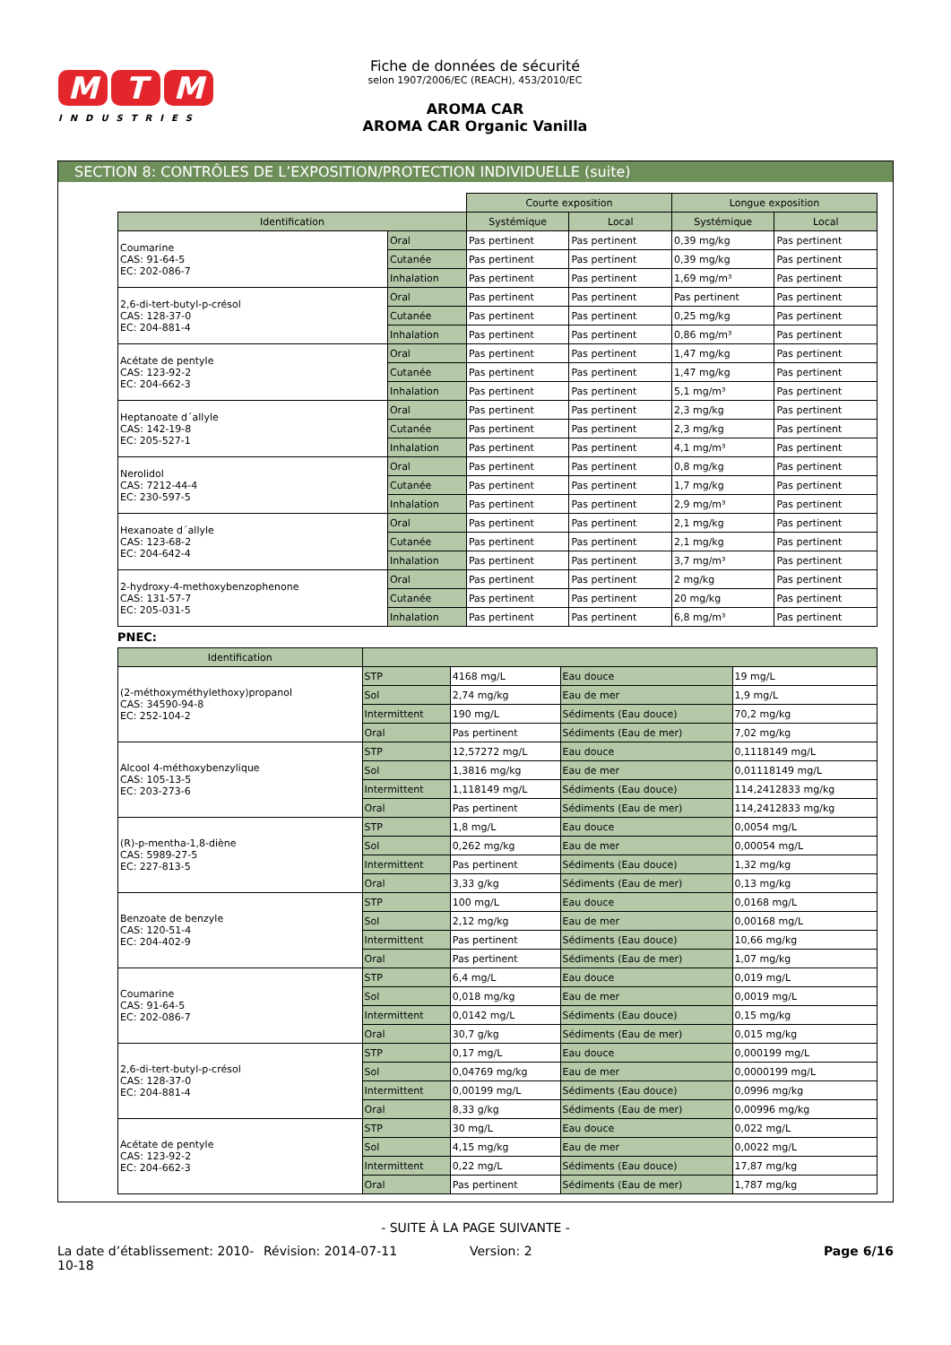M T M
INDUSTRIES
Fiche de données de sécurité
selon 1907/2006/EC (REACH), 453/2010/EC
AROMA CAR
AROMA CAR Organic Vanilla
SECTION 8: CONTRÔLES DE L’EXPOSITION/PROTECTION INDIVIDUELLE (suite)
| | | Courte exposition | | Longue exposition | |
| Identification | | Systémique | Local | Systémique | Local |
| Coumarine CAS: 91-64-5 EC: 202-086-7 | Oral | Pas pertinent | Pas pertinent | 0,39 mg/kg | Pas pertinent |
| | Cutanée | Pas pertinent | Pas pertinent | 0,39 mg/kg | Pas pertinent |
| | Inhalation | Pas pertinent | Pas pertinent | 1,69 mg/m³ | Pas pertinent |
| 2,6-di-tert-butyl-p-crésol CAS: 128-37-0 EC: 204-881-4 | Oral | Pas pertinent | Pas pertinent | Pas pertinent | Pas pertinent |
| | Cutanée | Pas pertinent | Pas pertinent | 0,25 mg/kg | Pas pertinent |
| | Inhalation | Pas pertinent | Pas pertinent | 0,86 mg/m³ | Pas pertinent |
| Acétate de pentyle CAS: 123-92-2 EC: 204-662-3 | Oral | Pas pertinent | Pas pertinent | 1,47 mg/kg | Pas pertinent |
| | Cutanée | Pas pertinent | Pas pertinent | 1,47 mg/kg | Pas pertinent |
| | Inhalation | Pas pertinent | Pas pertinent | 5,1 mg/m³ | Pas pertinent |
| Heptanoate d´allyle CAS: 142-19-8 EC: 205-527-1 | Oral | Pas pertinent | Pas pertinent | 2,3 mg/kg | Pas pertinent |
| | Cutanée | Pas pertinent | Pas pertinent | 2,3 mg/kg | Pas pertinent |
| | Inhalation | Pas pertinent | Pas pertinent | 4,1 mg/m³ | Pas pertinent |
| Nerolidol CAS: 7212-44-4 EC: 230-597-5 | Oral | Pas pertinent | Pas pertinent | 0,8 mg/kg | Pas pertinent |
| | Cutanée | Pas pertinent | Pas pertinent | 1,7 mg/kg | Pas pertinent |
| | Inhalation | Pas pertinent | Pas pertinent | 2,9 mg/m³ | Pas pertinent |
| Hexanoate d´allyle CAS: 123-68-2 EC: 204-642-4 | Oral | Pas pertinent | Pas pertinent | 2,1 mg/kg | Pas pertinent |
| | Cutanée | Pas pertinent | Pas pertinent | 2,1 mg/kg | Pas pertinent |
| | Inhalation | Pas pertinent | Pas pertinent | 3,7 mg/m³ | Pas pertinent |
| 2-hydroxy-4-methoxybenzophenone CAS: 131-57-7 EC: 205-031-5 | Oral | Pas pertinent | Pas pertinent | 2 mg/kg | Pas pertinent |
| | Cutanée | Pas pertinent | Pas pertinent | 20 mg/kg | Pas pertinent |
| | Inhalation | Pas pertinent | Pas pertinent | 6,8 mg/m³ | Pas pertinent |
PNEC:
| Identification | | | | |
| --- | --- | --- | --- | --- |
| (2-méthoxyméthylethoxy)propanol CAS: 34590-94-8 EC: 252-104-2 | STP | 4168 mg/L | Eau douce | 19 mg/L |
| | Sol | 2,74 mg/kg | Eau de mer | 1,9 mg/L |
| | Intermittent | 190 mg/L | Sédiments (Eau douce) | 70,2 mg/kg |
| | Oral | Pas pertinent | Sédiments (Eau de mer) | 7,02 mg/kg |
| Alcool 4-méthoxybenzylique CAS: 105-13-5 EC: 203-273-6 | STP | 12,57272 mg/L | Eau douce | 0,1118149 mg/L |
| | Sol | 1,3816 mg/kg | Eau de mer | 0,01118149 mg/L |
| | Intermittent | 1,118149 mg/L | Sédiments (Eau douce) | 114,2412833 mg/kg |
| | Oral | Pas pertinent | Sédiments (Eau de mer) | 114,2412833 mg/kg |
| (R)-p-mentha-1,8-diène CAS: 5989-27-5 EC: 227-813-5 | STP | 1,8 mg/L | Eau douce | 0,0054 mg/L |
| | Sol | 0,262 mg/kg | Eau de mer | 0,00054 mg/L |
| | Intermittent | Pas pertinent | Sédiments (Eau douce) | 1,32 mg/kg |
| | Oral | 3,33 g/kg | Sédiments (Eau de mer) | 0,13 mg/kg |
| Benzoate de benzyle CAS: 120-51-4 EC: 204-402-9 | STP | 100 mg/L | Eau douce | 0,0168 mg/L |
| | Sol | 2,12 mg/kg | Eau de mer | 0,00168 mg/L |
| | Intermittent | Pas pertinent | Sédiments (Eau douce) | 10,66 mg/kg |
| | Oral | Pas pertinent | Sédiments (Eau de mer) | 1,07 mg/kg |
| Coumarine CAS: 91-64-5 EC: 202-086-7 | STP | 6,4 mg/L | Eau douce | 0,019 mg/L |
| | Sol | 0,018 mg/kg | Eau de mer | 0,0019 mg/L |
| | Intermittent | 0,0142 mg/L | Sédiments (Eau douce) | 0,15 mg/kg |
| | Oral | 30,7 g/kg | Sédiments (Eau de mer) | 0,015 mg/kg |
| 2,6-di-tert-butyl-p-crésol CAS: 128-37-0 EC: 204-881-4 | STP | 0,17 mg/L | Eau douce | 0,000199 mg/L |
| | Sol | 0,04769 mg/kg | Eau de mer | 0,0000199 mg/L |
| | Intermittent | 0,00199 mg/L | Sédiments (Eau douce) | 0,0996 mg/kg |
| | Oral | 8,33 g/kg | Sédiments (Eau de mer) | 0,00996 mg/kg |
| Acétate de pentyle CAS: 123-92-2 EC: 204-662-3 | STP | 30 mg/L | Eau douce | 0,022 mg/L |
| | Sol | 4,15 mg/kg | Eau de mer | 0,0022 mg/L |
| | Intermittent | 0,22 mg/L | Sédiments (Eau douce) | 17,87 mg/kg |
| | Oral | Pas pertinent | Sédiments (Eau de mer) | 1,787 mg/kg |
- SUITE À LA PAGE SUIVANTE -
La date d’établissement: 2010-10-18
Révision: 2014-07-11 Version: 2 Page 6/16